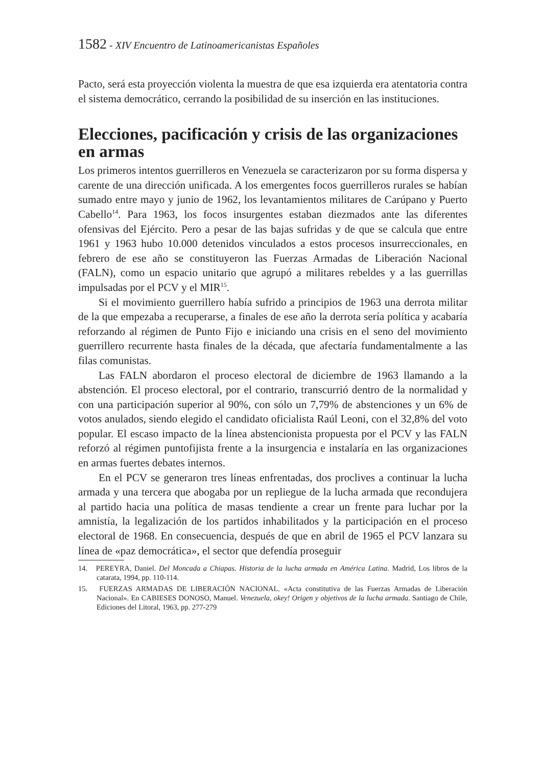1582 - XIV Encuentro de Latinoamericanistas Españoles
Pacto, será esta proyección violenta la muestra de que esa izquierda era atentatoria contra el sistema democrático, cerrando la posibilidad de su inserción en las instituciones.
Elecciones, pacificación y crisis de las organizaciones en armas
Los primeros intentos guerrilleros en Venezuela se caracterizaron por su forma dispersa y carente de una dirección unificada. A los emergentes focos guerrilleros rurales se habían sumado entre mayo y junio de 1962, los levantamientos militares de Carúpano y Puerto Cabello<sup>14</sup>. Para 1963, los focos insurgentes estaban diezmados ante las diferentes ofensivas del Ejército. Pero a pesar de las bajas sufridas y de que se calcula que entre 1961 y 1963 hubo 10.000 detenidos vinculados a estos procesos insurreccionales, en febrero de ese año se constituyeron las Fuerzas Armadas de Liberación Nacional (FALN), como un espacio unitario que agrupó a militares rebeldes y a las guerrillas impulsadas por el PCV y el MIR<sup>15</sup>.
Si el movimiento guerrillero había sufrido a principios de 1963 una derrota militar de la que empezaba a recuperarse, a finales de ese año la derrota sería política y acabaría reforzando al régimen de Punto Fijo e iniciando una crisis en el seno del movimiento guerrillero recurrente hasta finales de la década, que afectaría fundamentalmente a las filas comunistas.
Las FALN abordaron el proceso electoral de diciembre de 1963 llamando a la abstención. El proceso electoral, por el contrario, transcurrió dentro de la normalidad y con una participación superior al 90%, con sólo un 7,79% de abstenciones y un 6% de votos anulados, siendo elegido el candidato oficialista Raúl Leoni, con el 32,8% del voto popular. El escaso impacto de la línea abstencionista propuesta por el PCV y las FALN reforzó al régimen puntofijista frente a la insurgencia e instalaría en las organizaciones en armas fuertes debates internos.
En el PCV se generaron tres líneas enfrentadas, dos proclives a continuar la lucha armada y una tercera que abogaba por un repliegue de la lucha armada que recondujera al partido hacia una política de masas tendiente a crear un frente para luchar por la amnistía, la legalización de los partidos inhabilitados y la participación en el proceso electoral de 1968. En consecuencia, después de que en abril de 1965 el PCV lanzara su línea de «paz democrática», el sector que defendía proseguir
14. PEREYRA, Daniel. Del Moncada a Chiapas. Historia de la lucha armada en América Latina. Madrid, Los libros de la catarata, 1994, pp. 110-114.
15. FUERZAS ARMADAS DE LIBERACIÓN NACIONAL. «Acta constitutiva de las Fuerzas Armadas de Liberación Nacional». En CABIESES DONOSO, Manuel. Venezuela, okey! Origen y objetivos de la lucha armada. Santiago de Chile, Ediciones del Litoral, 1963, pp. 277-279